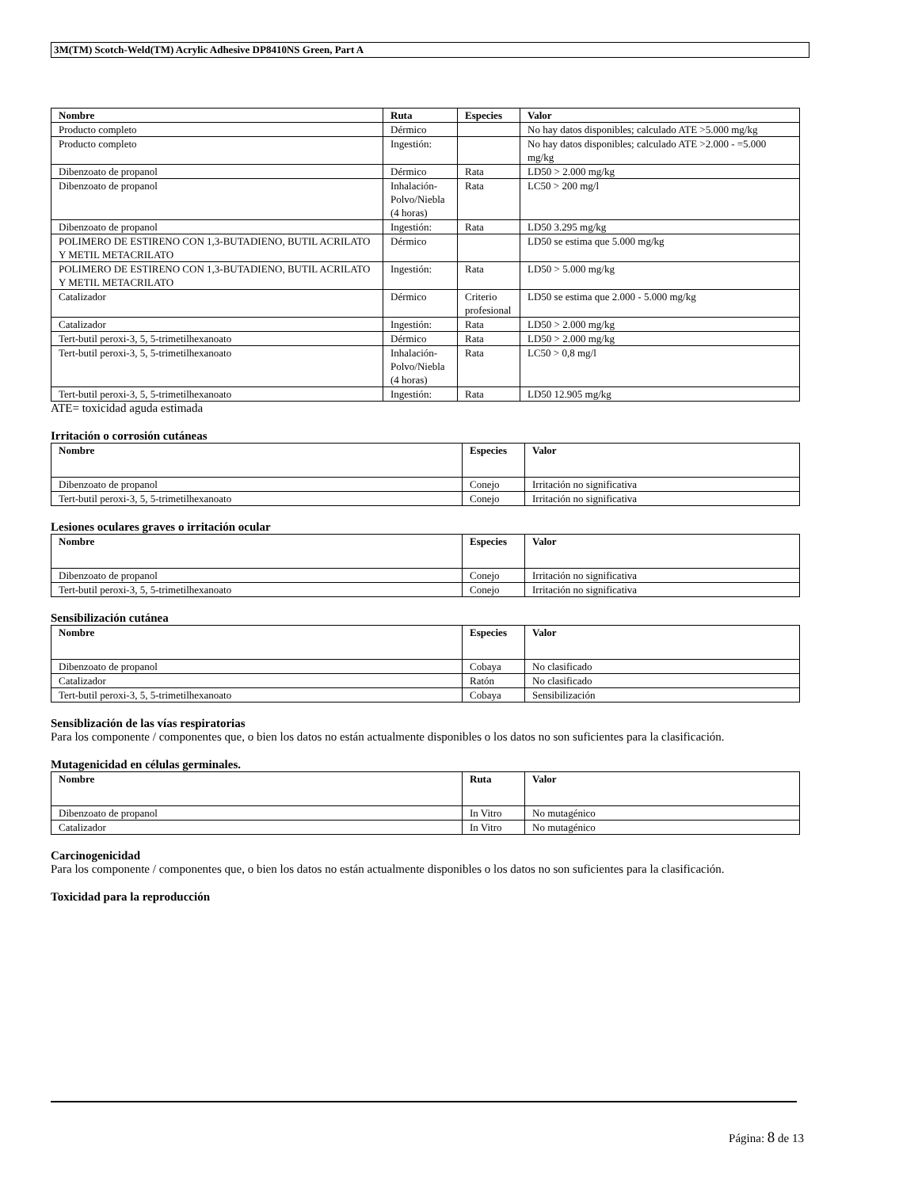3M(TM) Scotch-Weld(TM) Acrylic Adhesive DP8410NS Green, Part A
| Nombre | Ruta | Especies | Valor |
| --- | --- | --- | --- |
| Producto completo | Dérmico | | No hay datos disponibles; calculado ATE >5.000 mg/kg |
| Producto completo | Ingestión: | | No hay datos disponibles; calculado ATE >2.000 - =5.000 mg/kg |
| Dibenzoato de propanol | Dérmico | Rata | LD50 > 2.000 mg/kg |
| Dibenzoato de propanol | Inhalación-Polvo/Niebla (4 horas) | Rata | LC50 > 200 mg/l |
| Dibenzoato de propanol | Ingestión: | Rata | LD50 3.295 mg/kg |
| POLIMERO DE ESTIRENO CON 1,3-BUTADIENO, BUTIL ACRILATO Y METIL METACRILATO | Dérmico | | LD50 se estima que 5.000 mg/kg |
| POLIMERO DE ESTIRENO CON 1,3-BUTADIENO, BUTIL ACRILATO Y METIL METACRILATO | Ingestión: | Rata | LD50 > 5.000 mg/kg |
| Catalizador | Dérmico | Criterio profesional | LD50 se estima que 2.000 - 5.000 mg/kg |
| Catalizador | Ingestión: | Rata | LD50 > 2.000 mg/kg |
| Tert-butil peroxi-3, 5, 5-trimetilhexanoato | Dérmico | Rata | LD50 > 2.000 mg/kg |
| Tert-butil peroxi-3, 5, 5-trimetilhexanoato | Inhalación-Polvo/Niebla (4 horas) | Rata | LC50 > 0,8 mg/l |
| Tert-butil peroxi-3, 5, 5-trimetilhexanoato | Ingestión: | Rata | LD50 12.905 mg/kg |
ATE= toxicidad aguda estimada
Irritación o corrosión cutáneas
| Nombre | Especies | Valor |
| --- | --- | --- |
| Dibenzoato de propanol | Conejo | Irritación no significativa |
| Tert-butil peroxi-3, 5, 5-trimetilhexanoato | Conejo | Irritación no significativa |
Lesiones oculares graves o irritación ocular
| Nombre | Especies | Valor |
| --- | --- | --- |
| Dibenzoato de propanol | Conejo | Irritación no significativa |
| Tert-butil peroxi-3, 5, 5-trimetilhexanoato | Conejo | Irritación no significativa |
Sensibilización cutánea
| Nombre | Especies | Valor |
| --- | --- | --- |
| Dibenzoato de propanol | Cobaya | No clasificado |
| Catalizador | Ratón | No clasificado |
| Tert-butil peroxi-3, 5, 5-trimetilhexanoato | Cobaya | Sensibilización |
Sensiblización de las vías respiratorias
Para los componente / componentes que, o bien los datos no están actualmente disponibles o los datos no son suficientes para la clasificación.
Mutagenicidad en células germinales.
| Nombre | Ruta | Valor |
| --- | --- | --- |
| Dibenzoato de propanol | In Vitro | No mutagénico |
| Catalizador | In Vitro | No mutagénico |
Carcinogenicidad
Para los componente / componentes que, o bien los datos no están actualmente disponibles o los datos no son suficientes para la clasificación.
Toxicidad para la reproducción
Página: 8 de 13